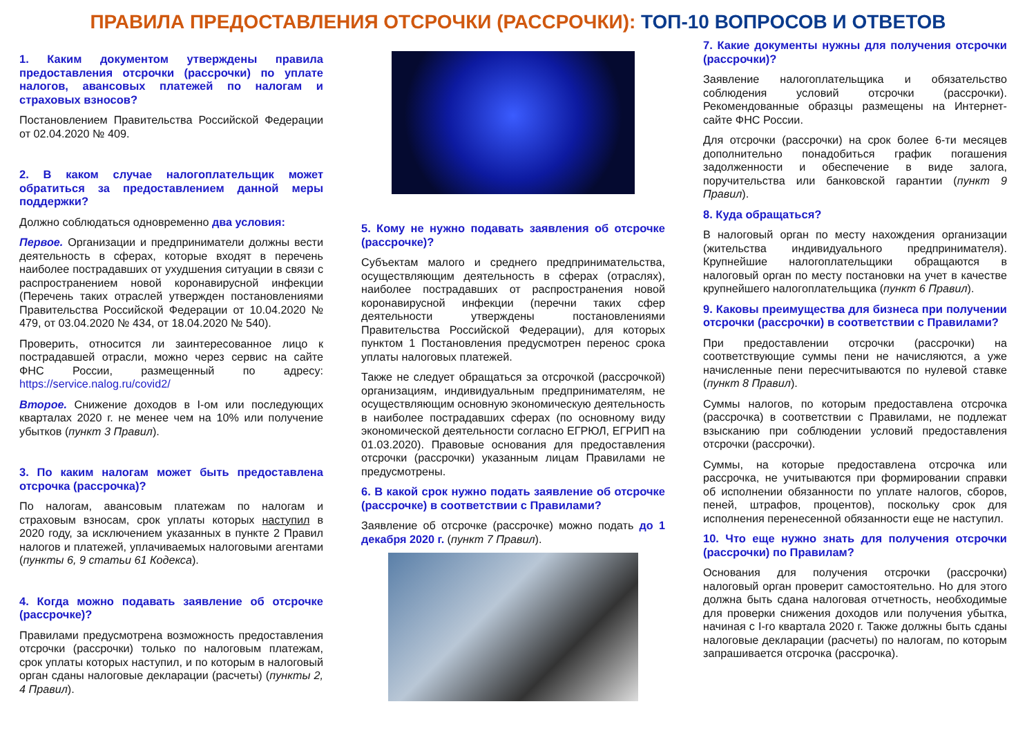ПРАВИЛА ПРЕДОСТАВЛЕНИЯ ОТСРОЧКИ (РАССРОЧКИ): ТОП-10 ВОПРОСОВ И ОТВЕТОВ
1. Каким документом утверждены правила предоставления отсрочки (рассрочки) по уплате налогов, авансовых платежей по налогам и страховых взносов?
Постановлением Правительства Российской Федерации от 02.04.2020 № 409.
2. В каком случае налогоплательщик может обратиться за предоставлением данной меры поддержки?
Должно соблюдаться одновременно два условия:
Первое. Организации и предприниматели должны вести деятельность в сферах, которые входят в перечень наиболее пострадавших от ухудшения ситуации в связи с распространением новой коронавирусной инфекции (Перечень таких отраслей утвержден постановлениями Правительства Российской Федерации от 10.04.2020 № 479, от 03.04.2020 № 434, от 18.04.2020 № 540).
Проверить, относится ли заинтересованное лицо к пострадавшей отрасли, можно через сервис на сайте ФНС России, размещенный по адресу: https://service.nalog.ru/covid2/
Второе. Снижение доходов в I-ом или последующих кварталах 2020 г. не менее чем на 10% или получение убытков (пункт 3 Правил).
3. По каким налогам может быть предоставлена отсрочка (рассрочка)?
По налогам, авансовым платежам по налогам и страховым взносам, срок уплаты которых наступил в 2020 году, за исключением указанных в пункте 2 Правил налогов и платежей, уплачиваемых налоговыми агентами (пункты 6, 9 статьи 61 Кодекса).
4. Когда можно подавать заявление об отсрочке (рассрочке)?
Правилами предусмотрена возможность предоставления отсрочки (рассрочки) только по налоговым платежам, срок уплаты которых наступил, и по которым в налоговый орган сданы налоговые декларации (расчеты) (пункты 2, 4 Правил).
5. Кому не нужно подавать заявления об отсрочке (рассрочке)?
Субъектам малого и среднего предпринимательства, осуществляющим деятельность в сферах (отраслях), наиболее пострадавших от распространения новой коронавирусной инфекции (перечни таких сфер деятельности утверждены постановлениями Правительства Российской Федерации), для которых пунктом 1 Постановления предусмотрен перенос срока уплаты налоговых платежей.
Также не следует обращаться за отсрочкой (рассрочкой) организациям, индивидуальным предпринимателям, не осуществляющим основную экономическую деятельность в наиболее пострадавших сферах (по основному виду экономической деятельности согласно ЕГРЮЛ, ЕГРИП на 01.03.2020). Правовые основания для предоставления отсрочки (рассрочки) указанным лицам Правилами не предусмотрены.
6. В какой срок нужно подать заявление об отсрочке (рассрочке) в соответствии с Правилами?
Заявление об отсрочке (рассрочке) можно подать до 1 декабря 2020 г. (пункт 7 Правил).
7. Какие документы нужны для получения отсрочки (рассрочки)?
Заявление налогоплательщика и обязательство соблюдения условий отсрочки (рассрочки). Рекомендованные образцы размещены на Интернет-сайте ФНС России.
Для отсрочки (рассрочки) на срок более 6-ти месяцев дополнительно понадобиться график погашения задолженности и обеспечение в виде залога, поручительства или банковской гарантии (пункт 9 Правил).
8. Куда обращаться?
В налоговый орган по месту нахождения организации (жительства индивидуального предпринимателя). Крупнейшие налогоплательщики обращаются в налоговый орган по месту постановки на учет в качестве крупнейшего налогоплательщика (пункт 6 Правил).
9. Каковы преимущества для бизнеса при получении отсрочки (рассрочки) в соответствии с Правилами?
При предоставлении отсрочки (рассрочки) на соответствующие суммы пени не начисляются, а уже начисленные пени пересчитываются по нулевой ставке (пункт 8 Правил).
Суммы налогов, по которым предоставлена отсрочка (рассрочка) в соответствии с Правилами, не подлежат взысканию при соблюдении условий предоставления отсрочки (рассрочки).
Суммы, на которые предоставлена отсрочка или рассрочка, не учитываются при формировании справки об исполнении обязанности по уплате налогов, сборов, пеней, штрафов, процентов), поскольку срок для исполнения перенесенной обязанности еще не наступил.
10. Что еще нужно знать для получения отсрочки (рассрочки) по Правилам?
Основания для получения отсрочки (рассрочки) налоговый орган проверит самостоятельно. Но для этого должна быть сдана налоговая отчетность, необходимые для проверки снижения доходов или получения убытка, начиная с I-го квартала 2020 г. Также должны быть сданы налоговые декларации (расчеты) по налогам, по которым запрашивается отсрочка (рассрочка).